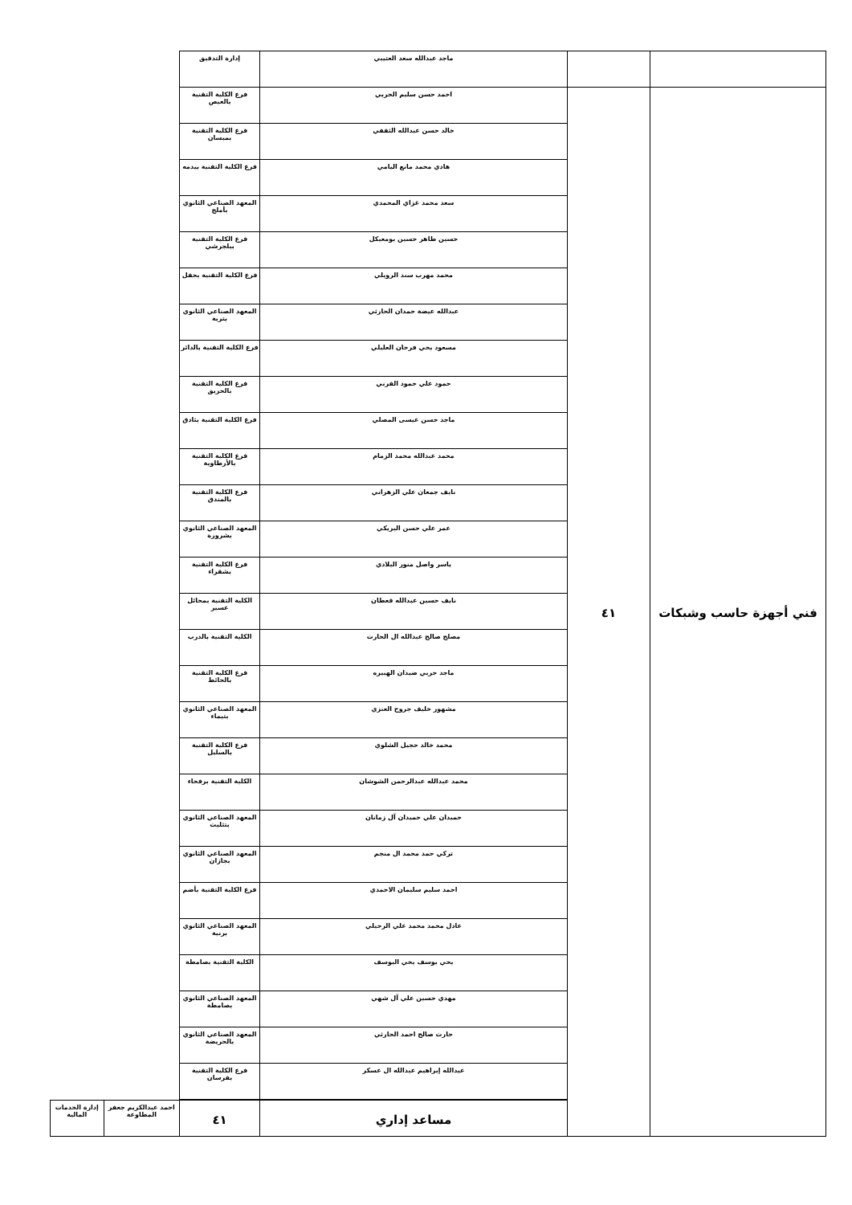| | | ماجد عبدالله سعد العتيبي | إدارة التدقيق | | |
| فني أجهزة حاسب وشبكات | ٤١ | احمد حسن سليم الحربي | فرع الكلية التقنية بالعيص | | |
| | | خالد حسن عبدالله الثقفي | فرع الكلية التقنية بميسان | | |
| | | هادي محمد مانع اليامي | فرع الكلية التقنية بيدمه | | |
| | | سعد محمد غزاي المحمدي | المعهد الصناعي الثانوي بأملج | | |
| | | حسين طاهر حسين بومعيكل | فرع الكلية التقنية ببلجرشي | | |
| | | محمد مهرب سند الرويلي | فرع الكلية التقنية بحقل | | |
| | | عبدالله عيضة حمدان الحارثي | المعهد الصناعي الثانوي بتربة | | |
| | | مسعود يحي فرحان العليلي | فرع الكلية التقنية بالدائر | | |
| | | حمود علي حمود القرني | فرع الكلية التقنية بالحريق | | |
| | | ماجد حسن عيسى المصلي | فرع الكلية التقنية بثادق | | |
| | | محمد عبدالله محمد الزمام | فرع الكلية التقنية بالأرطاوية | | |
| | | نايف جمعان علي الزهراني | فرع الكلية التقنية بالمندق | | |
| | | عمر علي حسن البريكي | المعهد الصناعي الثانوي بشرورة | | |
| | | ياسر واصل منور البلادي | فرع الكلية التقنية بشقراء | | |
| | | نايف حسين عبدالله قعطان | الكلية التقنية بمحائل عسير | | |
| | | مصلح صالح عبدالله ال الحارث | الكلية التقنية بالدرب | | |
| | | ماجد حربي ضيدان الهبيره | فرع الكلية التقنية بالحائط | | |
| | | مشهور خليف جروح العنزي | المعهد الصناعي الثانوي بتيماء | | |
| | | محمد خالد حجيل الشلوي | فرع الكلية التقنية بالسليل | | |
| | | محمد عبدالله عبدالرحمن الشوشان | الكلية التقنية برفحاء | | |
| | | حميدان علي حميدان آل زمانان | المعهد الصناعي الثانوي بتثليث | | |
| | | تركي حمد محمد ال منجم | المعهد الصناعي الثانوي بجازان | | |
| | | احمد سليم سليمان الاحمدي | فرع الكلية التقنية بأضم | | |
| | | عادل محمد محمد علي الرحيلي | المعهد الصناعي الثانوي برنية | | |
| | | يحي يوسف يحي اليوسف | الكلية التقنية بصامطة | | |
| | | مهدي حسين علي آل شهي | المعهد الصناعي الثانوي بصامطة | | |
| | | حارث صالح احمد الحارثي | المعهد الصناعي الثانوي بالحريضة | | |
| | | عبدالله إبراهيم عبدالله ال عسكر | فرع الكلية التقنية بفرسان | | |
| | | مساعد إداري | ٤١ | احمد عبدالكريم جعفر المطاوعة | إدارة الخدمات المالية |